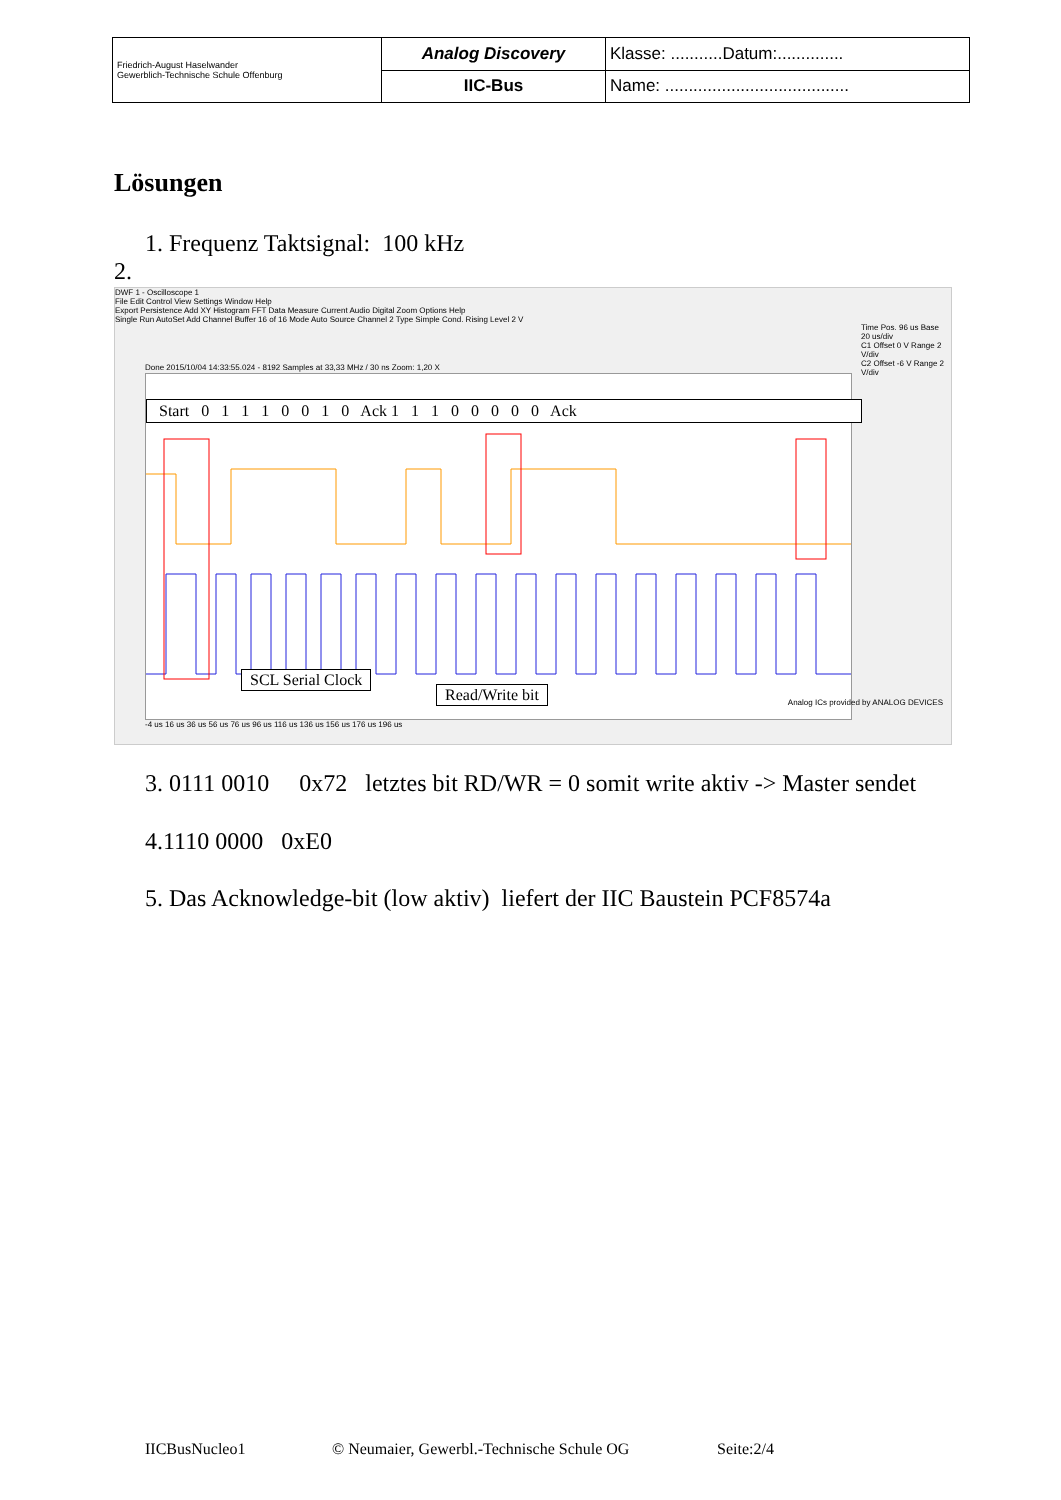| Friedrich-August Haselwander Gewerblich-Technische Schule Offenburg | Analog Discovery | Klasse: ...........Datum:.............. |
| | IIC-Bus | Name: ....................................... |
Lösungen
1. Frequenz Taktsignal: 100 kHz
2.
DWF 1 - Oscilloscope 1
File Edit Control View Settings Window Help
Export Persistence Add XY Histogram FFT Data Measure Current Audio Digital Zoom Options Help
Single Run AutoSet Add Channel Buffer 16 of 16 Mode Auto Source Channel 2 Type Simple Cond. Rising Level 2 V
Time Pos. 96 us Base 20 us/div
C1 Offset 0 V Range 2 V/div
C2 Offset -6 V Range 2 V/div
Done 2015/10/04 14:33:55.024 - 8192 Samples at 33,33 MHz / 30 ns Zoom: 1,20 X
Start 0 1 1 1 0 0 1 0 Ack 1 1 1 0 0 0 0 0 Ack
SCL Serial Clock
Read/Write bit
-4 us 16 us 36 us 56 us 76 us 96 us 116 us 136 us 156 us 176 us 196 us
Analog ICs provided by ANALOG DEVICES
3. 0111 0010 0x72 letztes bit RD/WR = 0 somit write aktiv -> Master sendet
4.1110 0000 0xE0
5. Das Acknowledge-bit (low aktiv) liefert der IIC Baustein PCF8574a
IICBusNucleo1
© Neumaier, Gewerbl.-Technische Schule OG
Seite:2/4